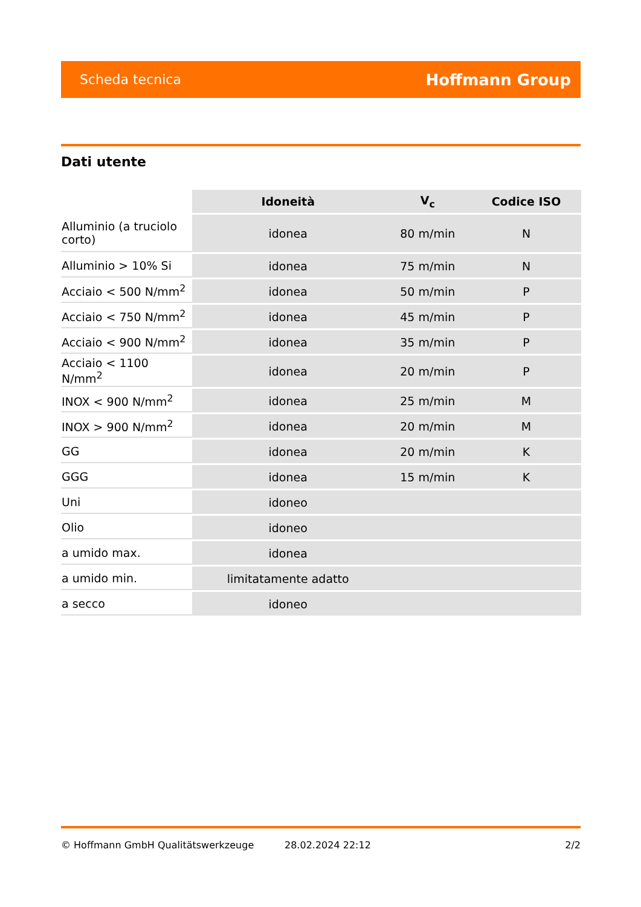Scheda tecnica Hoffmann Group
Dati utente
| | Idoneità | V<sub>c</sub> | Codice ISO |
| --- | --- | --- | --- |
| Alluminio (a truciolo corto) | idonea | 80 m/min | N |
| Alluminio > 10% Si | idonea | 75 m/min | N |
| Acciaio < 500 N/mm<sup>2</sup> | idonea | 50 m/min | P |
| Acciaio < 750 N/mm<sup>2</sup> | idonea | 45 m/min | P |
| Acciaio < 900 N/mm<sup>2</sup> | idonea | 35 m/min | P |
| Acciaio < 1100 N/mm<sup>2</sup> | idonea | 20 m/min | P |
| INOX < 900 N/mm<sup>2</sup> | idonea | 25 m/min | M |
| INOX > 900 N/mm<sup>2</sup> | idonea | 20 m/min | M |
| GG | idonea | 20 m/min | K |
| GGG | idonea | 15 m/min | K |
| Uni | idoneo | | |
| Olio | idoneo | | |
| a umido max. | idonea | | |
| a umido min. | limitatamente adatto | | |
| a secco | idoneo | | |
© Hoffmann GmbH Qualitätswerkzeuge 28.02.2024 22:12 2/2